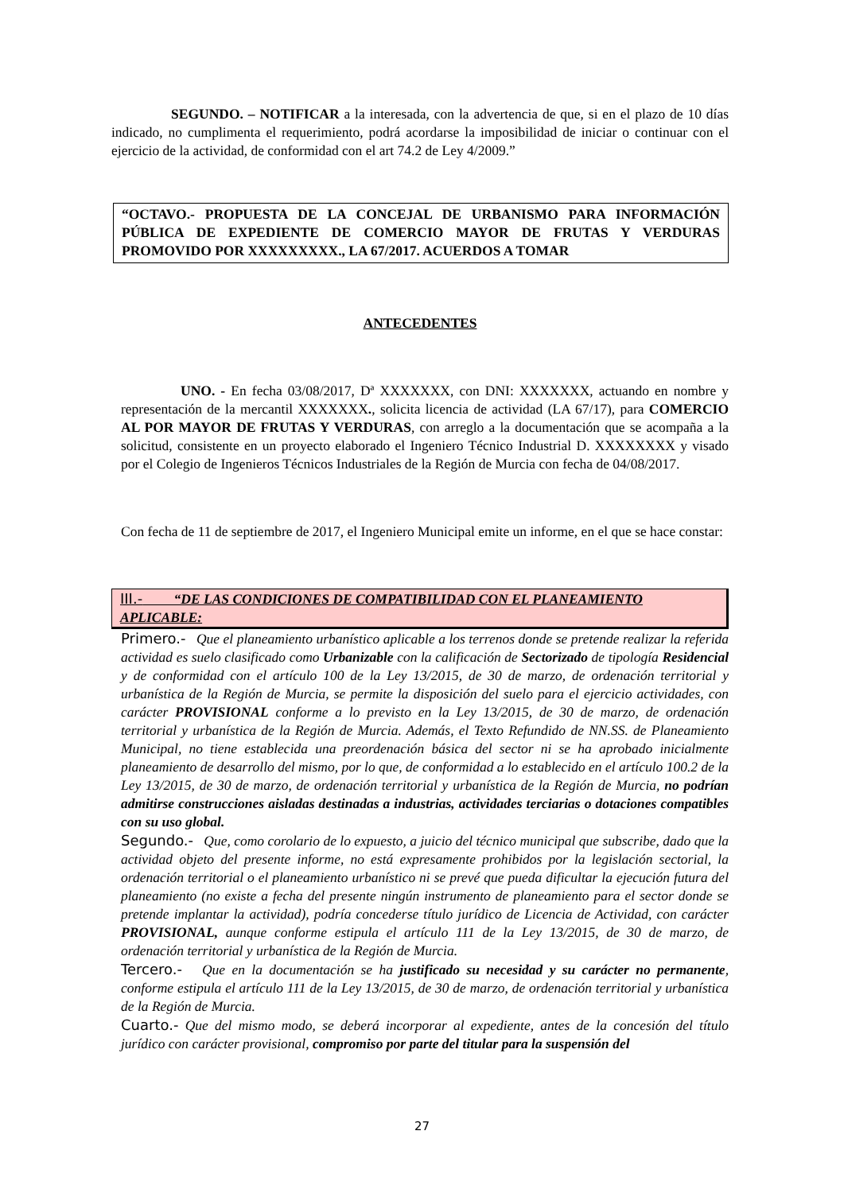SEGUNDO. – NOTIFICAR a la interesada, con la advertencia de que, si en el plazo de 10 días indicado, no cumplimenta el requerimiento, podrá acordarse la imposibilidad de iniciar o continuar con el ejercicio de la actividad, de conformidad con el art 74.2 de Ley 4/2009.”
“OCTAVO.- PROPUESTA DE LA CONCEJAL DE URBANISMO PARA INFORMACIÓN PÚBLICA DE EXPEDIENTE DE COMERCIO MAYOR DE FRUTAS Y VERDURAS PROMOVIDO POR XXXXXXXXX., LA 67/2017. ACUERDOS A TOMAR
ANTECEDENTES
UNO. - En fecha 03/08/2017, Dª XXXXXXX, con DNI: XXXXXXX, actuando en nombre y representación de la mercantil XXXXXXX., solicita licencia de actividad (LA 67/17), para COMERCIO AL POR MAYOR DE FRUTAS Y VERDURAS, con arreglo a la documentación que se acompaña a la solicitud, consistente en un proyecto elaborado el Ingeniero Técnico Industrial D. XXXXXXXX y visado por el Colegio de Ingenieros Técnicos Industriales de la Región de Murcia con fecha de 04/08/2017.
Con fecha de 11 de septiembre de 2017, el Ingeniero Municipal emite un informe, en el que se hace constar:
III.- “DE LAS CONDICIONES DE COMPATIBILIDAD CON EL PLANEAMIENTO APLICABLE:
Primero.- Que el planeamiento urbanístico aplicable a los terrenos donde se pretende realizar la referida actividad es suelo clasificado como Urbanizable con la calificación de Sectorizado de tipología Residencial y de conformidad con el artículo 100 de la Ley 13/2015, de 30 de marzo, de ordenación territorial y urbanística de la Región de Murcia, se permite la disposición del suelo para el ejercicio actividades, con carácter PROVISIONAL conforme a lo previsto en la Ley 13/2015, de 30 de marzo, de ordenación territorial y urbanística de la Región de Murcia. Además, el Texto Refundido de NN.SS. de Planeamiento Municipal, no tiene establecida una preordenación básica del sector ni se ha aprobado inicialmente planeamiento de desarrollo del mismo, por lo que, de conformidad a lo establecido en el artículo 100.2 de la Ley 13/2015, de 30 de marzo, de ordenación territorial y urbanística de la Región de Murcia, no podrían admitirse construcciones aisladas destinadas a industrias, actividades terciarias o dotaciones compatibles con su uso global.
Segundo.- Que, como corolario de lo expuesto, a juicio del técnico municipal que subscribe, dado que la actividad objeto del presente informe, no está expresamente prohibidos por la legislación sectorial, la ordenación territorial o el planeamiento urbanístico ni se prevé que pueda dificultar la ejecución futura del planeamiento (no existe a fecha del presente ningún instrumento de planeamiento para el sector donde se pretende implantar la actividad), podría concederse título jurídico de Licencia de Actividad, con carácter PROVISIONAL, aunque conforme estipula el artículo 111 de la Ley 13/2015, de 30 de marzo, de ordenación territorial y urbanística de la Región de Murcia.
Tercero.- Que en la documentación se ha justificado su necesidad y su carácter no permanente, conforme estipula el artículo 111 de la Ley 13/2015, de 30 de marzo, de ordenación territorial y urbanística de la Región de Murcia.
Cuarto.- Que del mismo modo, se deberá incorporar al expediente, antes de la concesión del título jurídico con carácter provisional, compromiso por parte del titular para la suspensión del
27